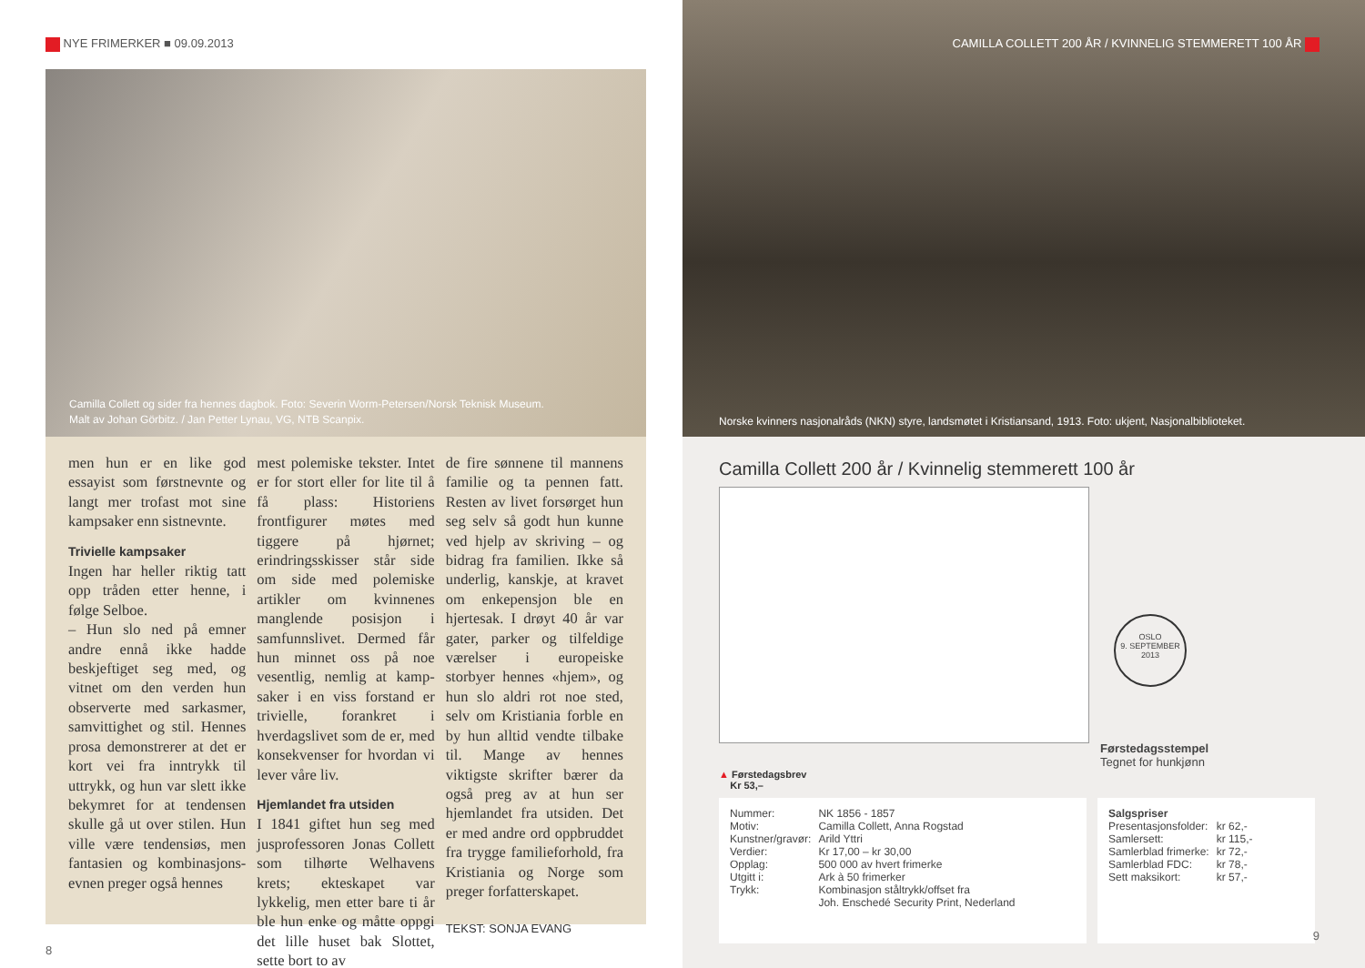NYE FRIMERKER ■ 09.09.2013
Camilla Collett og sider fra hennes dagbok. Foto: Severin Worm-Petersen/Norsk Teknisk Museum.
Malt av Johan Görbitz. / Jan Petter Lynau, VG, NTB Scanpix.
men hun er en like god essayist som førstnevnte og langt mer trofast mot sine kampsaker enn sistnevnte.
Trivielle kampsaker
Ingen har heller riktig tatt opp tråden etter henne, i følge Selboe.
– Hun slo ned på emner andre ennå ikke hadde beskjeftiget seg med, og vitnet om den verden hun observerte med sarkasmer, samvittighet og stil. Hennes prosa demonstrerer at det er kort vei fra inntrykk til uttrykk, og hun var slett ikke bekymret for at tendensen skulle gå ut over stilen. Hun ville være tendensiøs, men fantasien og kombinasjons­evnen preger også hennes
mest polemiske tekster. Intet er for stort eller for lite til å få plass: Historiens frontfigurer møtes med tiggere på hjørnet; erindringsskisser står side om side med polemiske artikler om kvinnenes manglende posisjon i samfunnslivet. Dermed får hun minnet oss på noe vesentlig, nemlig at kamp­saker i en viss forstand er trivi­elle, forankret i hverdagslivet som de er, med konsekvenser for hvordan vi lever våre liv.
Hjemlandet fra utsiden
I 1841 giftet hun seg med jusprofessoren Jonas Collett som tilhørte Welhavens krets; ekteskapet var lykkelig, men etter bare ti år ble hun enke og måtte oppgi det lille huset bak Slottet, sette bort to av
de fire sønnene til mannens familie og ta pennen fatt. Resten av livet forsørget hun seg selv så godt hun kunne ved hjelp av skriving – og bidrag fra familien. Ikke så underlig, kanskje, at kravet om enke­pensjon ble en hjertesak. I drøyt 40 år var gater, parker og tilfeldige værelser i europeiske storbyer hennes «hjem», og hun slo aldri rot noe sted, selv om Kristiania forble en by hun alltid vendte tilbake til. Mange av hennes viktigste skrifter bærer da også preg av at hun ser hjemlandet fra utsiden. Det er med andre ord oppbruddet fra trygge familieforhold, fra Kristiania og Norge som preger forfatterskapet.
TEKST: SONJA EVANG
8
CAMILLA COLLETT 200 ÅR / KVINNELIG STEMMERETT 100 ÅR
Norske kvinners nasjonalråds (NKN) styre, landsmøtet i Kristiansand, 1913. Foto: ukjent, Nasjonalbiblioteket.
Camilla Collett 200 år / Kvinnelig stemmerett 100 år
OSLO
9. SEPTEMBER
2013
Førstedagsstempel
Tegnet for hunkjønn
▲ Førstedagsbrev
Kr 53,–
| Nummer: | NK 1856 - 1857 |
| Motiv: | Camilla Collett, Anna Rogstad |
| Kunstner/gravør: | Arild Yttri |
| Verdier: | Kr 17,00 – kr 30,00 |
| Opplag: | 500 000 av hvert frimerke |
| Utgitt i: | Ark à 50 frimerker |
| Trykk: | Kombinasjon ståltrykk/offset fra Joh. Enschedé Security Print, Nederland |
| Salgspriser | |
| --- | --- |
| Presentasjonsfolder: | kr 62,- |
| Samlersett: | kr 115,- |
| Samlerblad frimerke: | kr 72,- |
| Samlerblad FDC: | kr 78,- |
| Sett maksikort: | kr 57,- |
9